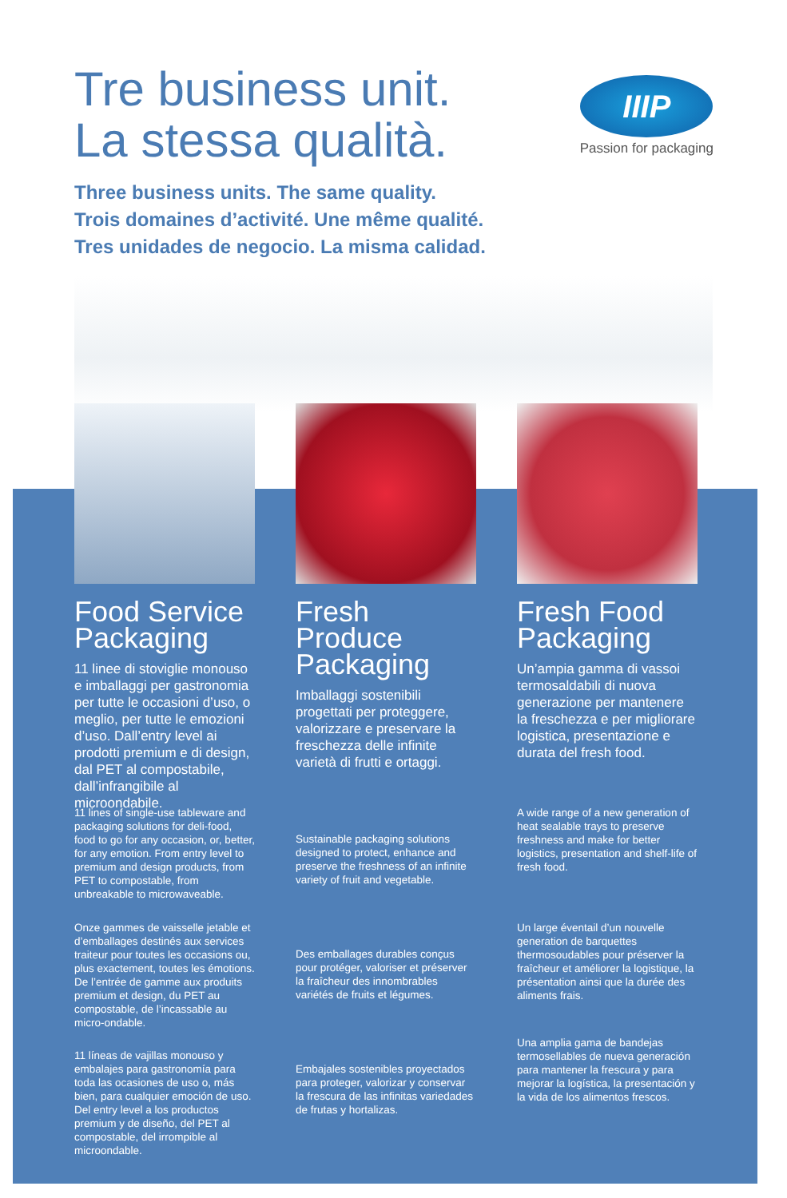Tre business unit.
La stessa qualità.
IIIP
Passion for packaging
Three business units. The same quality.
Trois domaines d’activité. Une même qualité.
Tres unidades de negocio. La misma calidad.
Food Service Packaging
11 linee di stoviglie monouso e imballaggi per gastronomia per tutte le occasioni d’uso, o meglio, per tutte le emozioni d’uso. Dall’entry level ai prodotti premium e di design, dal PET al compostabile, dall’infrangibile al microondabile.
11 lines of single-use tableware and packaging solutions for deli-food, food to go for any occasion, or, better, for any emotion. From entry level to premium and design products, from PET to compostable, from unbreakable to microwaveable.
Onze gammes de vaisselle jetable et d’emballages destinés aux services traiteur pour toutes les occasions ou, plus exactement, toutes les émotions. De l’entrée de gamme aux produits premium et design, du PET au compostable, de l’incassable au micro-ondable.
11 líneas de vajillas monouso y embalajes para gastronomía para toda las ocasiones de uso o, más bien, para cualquier emoción de uso. Del entry level a los productos premium y de diseño, del PET al compostable, del irrompible al microondable.
Fresh Produce Packaging
Imballaggi sostenibili progettati per proteggere, valorizzare e preservare la freschezza delle infinite varietà di frutti e ortaggi.
Sustainable packaging solutions designed to protect, enhance and preserve the freshness of an infinite variety of fruit and vegetable.
Des emballages durables conçus pour protéger, valoriser et préserver la fraîcheur des innombrables variétés de fruits et légumes.
Embajales sostenibles proyectados para proteger, valorizar y conservar la frescura de las infinitas variedades de frutas y hortalizas.
Fresh Food Packaging
Un’ampia gamma di vassoi termosaldabili di nuova generazione per mantenere la freschezza e per migliorare logistica, presentazione e durata del fresh food.
A wide range of a new generation of heat sealable trays to preserve freshness and make for better logistics, presentation and shelf-life of fresh food.
Un large éventail d’un nouvelle generation de barquettes thermosoudables pour préserver la fraîcheur et améliorer la logistique, la présentation ainsi que la durée des aliments frais.
Una amplia gama de bandejas termosellables de nueva generación para mantener la frescura y para mejorar la logística, la presentación y la vida de los alimentos frescos.